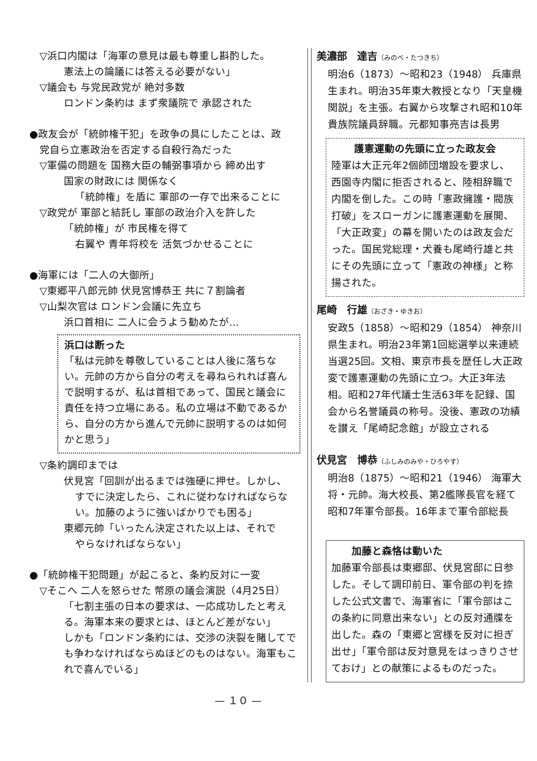▽浜口内閣は「海軍の意見は最も尊重し斟酌した。
憲法上の論議には答える必要がない」
▽議会も 与党民政党が 絶対多数
ロンドン条約は まず衆議院で 承認された
●政友会が「統帥権干犯」を政争の具にしたことは、政
党自ら立憲政治を否定する自殺行為だった
▽軍備の問題を 国務大臣の輔弼事項から 締め出す
国家の財政には 関係なく
「統帥権」を盾に 軍部の一存で出来ることに
▽政党が 軍部と結託し 軍部の政治介入を許した
「統帥権」が 市民権を得て
右翼や 青年将校を 活気づかせることに
●海軍には「二人の大御所」
▽東郷平八郎元帥 伏見宮博恭王 共に７割論者
▽山梨次官は ロンドン会議に先立ち
浜口首相に 二人に会うよう勧めたが…
浜口は断った
「私は元帥を尊敬していることは人後に落ちない。元帥の方から自分の考えを尋ねられれば喜んで説明するが、私は首相であって、国民と議会に責任を持つ立場にある。私の立場は不動であるから、自分の方から進んで元帥に説明するのは如何かと思う」
▽条約調印までは
伏見宮「回訓が出るまでは強硬に押せ。しかし、
すでに決定したら、これに従わなければならない。加藤のように強いばかりでも困る」
東郷元帥「いったん決定された以上は、それで
やらなければならない」
●「統帥権干犯問題」が起こると、条約反対に一変
▽そこへ 二人を怒らせた 幣原の議会演説（4月25日）
「七割主張の日本の要求は、一応成功したと考える。海軍本来の要求とは、ほとんど差がない」
しかも「ロンドン条約には、交渉の決裂を賭してでも争わなければならぬほどのものはない。海軍もこれで喜んでいる」
美濃部　達吉（みのべ・たつきち）
明治6（1873）～昭和23（1948） 兵庫県生まれ。明治35年東大教授となり「天皇機関説」を主張。右翼から攻撃され昭和10年貴族院議員辞職。元都知事亮吉は長男
護憲運動の先頭に立った政友会
陸軍は大正元年2個師団増設を要求し、西園寺内閣に拒否されると、陸相辞職で内閣を倒した。この時「憲政擁護・閥族打破」をスローガンに護憲運動を展開、「大正政変」の幕を開いたのは政友会だった。国民党総理・犬養も尾崎行雄と共にその先頭に立って「憲政の神様」と称揚された。
尾崎　行雄（おざき・ゆきお）
安政5（1858）～昭和29（1854） 神奈川県生まれ。明治23年第1回総選挙以来連続当選25回。文相、東京市長を歴任し大正政変で護憲運動の先頭に立つ。大正3年法相。昭和27年代議士生活63年を記録、国会から名誉議員の称号。没後、憲政の功績を讃え「尾崎記念館」が設立される
伏見宮　博恭（ふしみのみや・ひろやす）
明治8（1875）～昭和21（1946） 海軍大将・元帥。海大校長、第2艦隊長官を経て昭和7年軍令部長。16年まで軍令部総長
加藤と森恪は動いた
加藤軍令部長は東郷邸、伏見宮邸に日参した。そして調印前日、軍令部の判を捺した公式文書で、海軍省に「軍令部はこの条約に同意出来ない」との反対通牒を出した。森の「東郷と宮様を反対に担ぎ出せ」「軍令部は反対意見をはっきりさせておけ」との献策によるものだった。
— １０ —